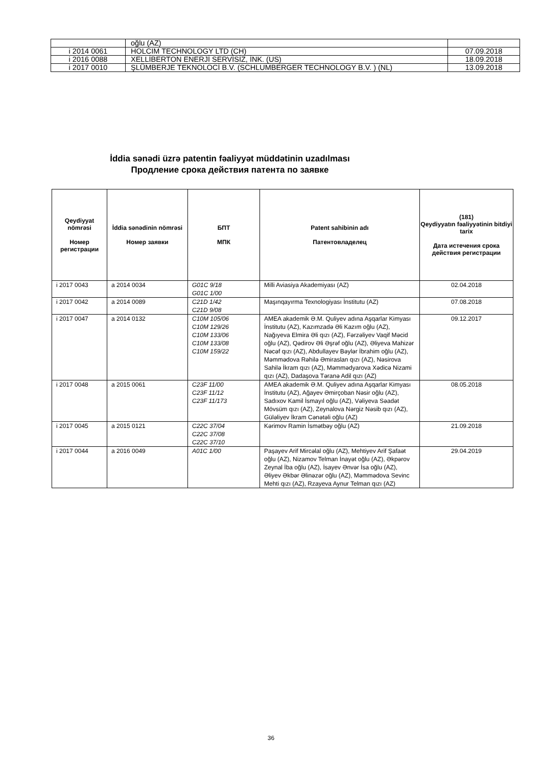| | oğlu (AZ) | |
| i 2014 0061 | HOLCIM TECHNOLOGY LTD (CH) | 07.09.2018 |
| i 2016 0088 | XELLİBERTON ENERJİ SERVİSİZ, İNK. (US) | 18.09.2018 |
| i 2017 0010 | ŞLÜMBERJE TEKNOLOCİ B.V. (SCHLUMBERGER TECHNOLOGY B.V. ) (NL) | 13.09.2018 |
İddia sənədi üzrə patentin fəaliyyət müddətinin uzadılması
Продление срока действия патента по заявке
| Qeydiyyat nömrəsi Номер регистрации | İddia sənədinin nömrəsi Номер заявки | БПТ МПК | Patent sahibinin adı Патентовладелец | (181) Qeydiyyatın fəaliyyətinin bitdiyi tarix Дата истечения срока действия регистрации |
| --- | --- | --- | --- | --- |
| i 2017 0043 | a 2014 0034 | G01C 9/18 G01C 1/00 | Milli Aviasiya Akademiyası (AZ) | 02.04.2018 |
| i 2017 0042 | a 2014 0089 | C21D 1/42 C21D 9/08 | Maşınqayırma Texnologiyası İnstitutu (AZ) | 07.08.2018 |
| i 2017 0047 | a 2014 0132 | C10M 105/06 C10M 129/26 C10M 133/06 C10M 133/08 C10M 159/22 | AMEA akademik Ə.M. Quliyev adına Aşqarlar Kimyası İnstitutu (AZ), Kazımzadə Əli Kazım oğlu (AZ), Nağıyeva Elmira Əli qızı (AZ), Fərzəliyev Vaqif Məcid oğlu (AZ), Qədirov Əli Əşrəf oğlu (AZ), Əliyeva Mahizər Nəcəf qızı (AZ), Abdullayev Bəylər İbrahim oğlu (AZ), Məmmədova Rəhilə Əmiraslan qızı (AZ), Nəsirova Sahilə İkram qızı (AZ), Məmmədyarova Xədicə Nizami qızı (AZ), Dadaşova Təranə Adil qızı (AZ) | 09.12.2017 |
| i 2017 0048 | a 2015 0061 | C23F 11/00 C23F 11/12 C23F 11/173 | AMEA akademik Ə.M. Quliyev adına Aşqarlar Kimyası İnstitutu (AZ), Ağayev Əmirçoban Nəsir oğlu (AZ), Sadıxov Kamil İsmayıl oğlu (AZ), Vəliyeva Səadət Mövsüm qızı (AZ), Zeynalova Nərgiz Nəsib qızı (AZ), Güləliyev İkram Cənətəli oğlu (AZ) | 08.05.2018 |
| i 2017 0045 | a 2015 0121 | C22C 37/04 C22C 37/08 C22C 37/10 | Kərimov Ramin İsmətbəy oğlu (AZ) | 21.09.2018 |
| i 2017 0044 | a 2016 0049 | A01C 1/00 | Paşayev Arif Mircəlal oğlu (AZ), Mehtiyev Arif Şafaət oğlu (AZ), Nizamov Telman İnayət oğlu (AZ), Əkpərov Zeynal İba oğlu (AZ), İsayev Ənvər İsa oğlu (AZ), Əliyev Əkbər Əlinəzər oğlu (AZ), Məmmədova Sevinc Mehti qızı (AZ), Rzayeva Aynur Telman qızı (AZ) | 29.04.2019 |
36